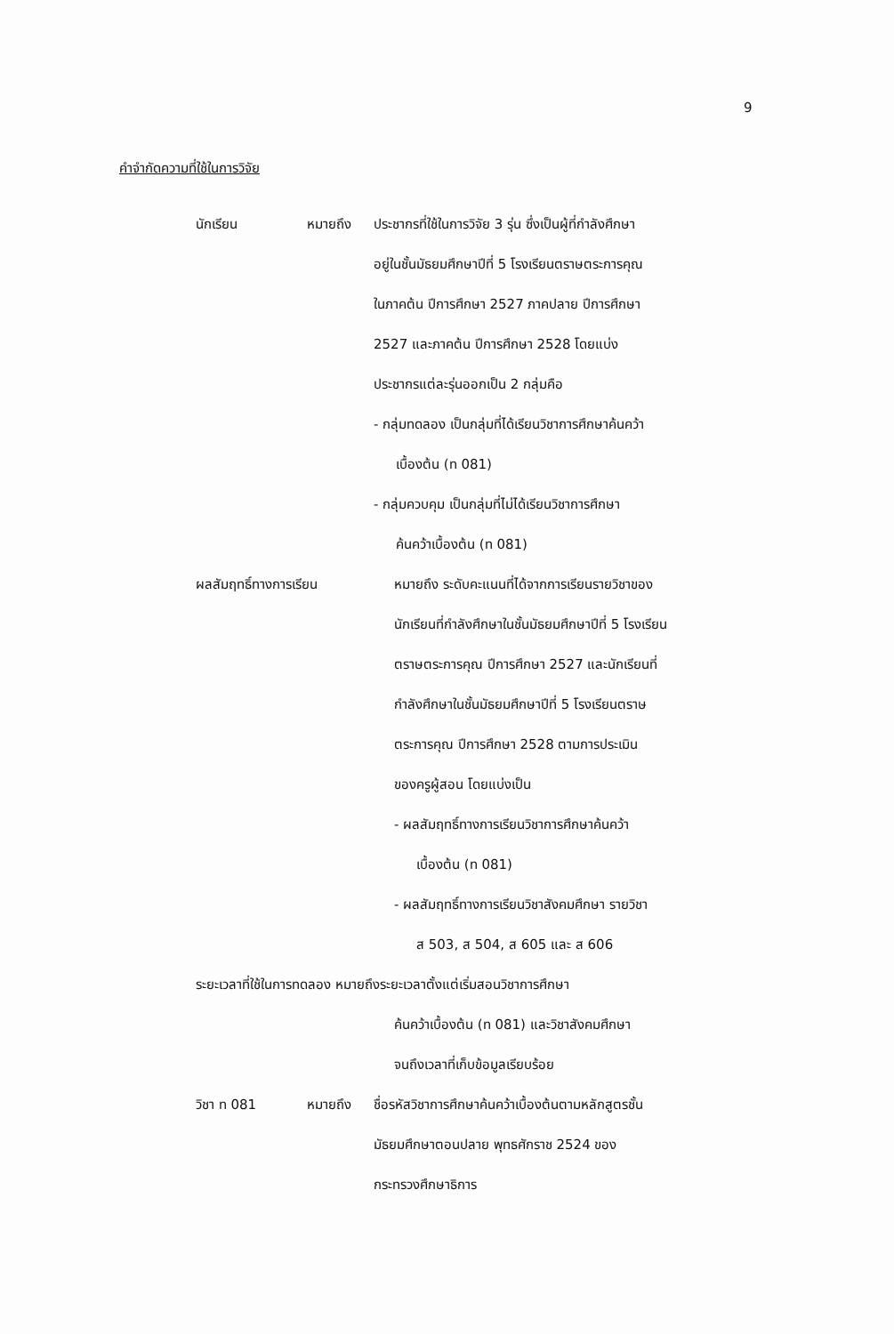9
คำจำกัดความที่ใช้ในการวิจัย
นักเรียน หมายถึง ประชากรที่ใช้ในการวิจัย 3 รุ่น ซึ่งเป็นผู้ที่กำลังศึกษา
อยู่ในชั้นมัธยมศึกษาปีที่ 5 โรงเรียนตราษตระการคุณ
ในภาคต้น ปีการศึกษา 2527 ภาคปลาย ปีการศึกษา
2527 และภาคต้น ปีการศึกษา 2528 โดยแบ่ง
ประชากรแต่ละรุ่นออกเป็น 2 กลุ่มคือ
- กลุ่มทดลอง เป็นกลุ่มที่ได้เรียนวิชาการศึกษาค้นคว้า
เบื้องต้น (ท 081)
- กลุ่มควบคุม เป็นกลุ่มที่ไม่ได้เรียนวิชาการศึกษา
ค้นคว้าเบื้องต้น (ท 081)
ผลสัมฤทธิ์ทางการเรียน หมายถึง ระดับคะแนนที่ได้จากการเรียนรายวิชาของ
นักเรียนที่กำลังศึกษาในชั้นมัธยมศึกษาปีที่ 5 โรงเรียน
ตราษตระการคุณ ปีการศึกษา 2527 และนักเรียนที่
กำลังศึกษาในชั้นมัธยมศึกษาปีที่ 5 โรงเรียนตราษ
ตระการคุณ ปีการศึกษา 2528 ตามการประเมิน
ของครูผู้สอน โดยแบ่งเป็น
- ผลสัมฤทธิ์ทางการเรียนวิชาการศึกษาค้นคว้า
เบื้องต้น (ท 081)
- ผลสัมฤทธิ์ทางการเรียนวิชาสังคมศึกษา รายวิชา
ส 503, ส 504, ส 605 และ ส 606
ระยะเวลาที่ใช้ในการทดลอง หมายถึงระยะเวลาตั้งแต่เริ่มสอนวิชาการศึกษา
ค้นคว้าเบื้องต้น (ท 081) และวิชาสังคมศึกษา
จนถึงเวลาที่เก็บข้อมูลเรียบร้อย
วิชา ท 081 หมายถึง ชื่อรหัสวิชาการศึกษาค้นคว้าเบื้องต้นตามหลักสูตรชั้น
มัธยมศึกษาตอนปลาย พุทธศักราช 2524 ของ
กระทรวงศึกษาธิการ